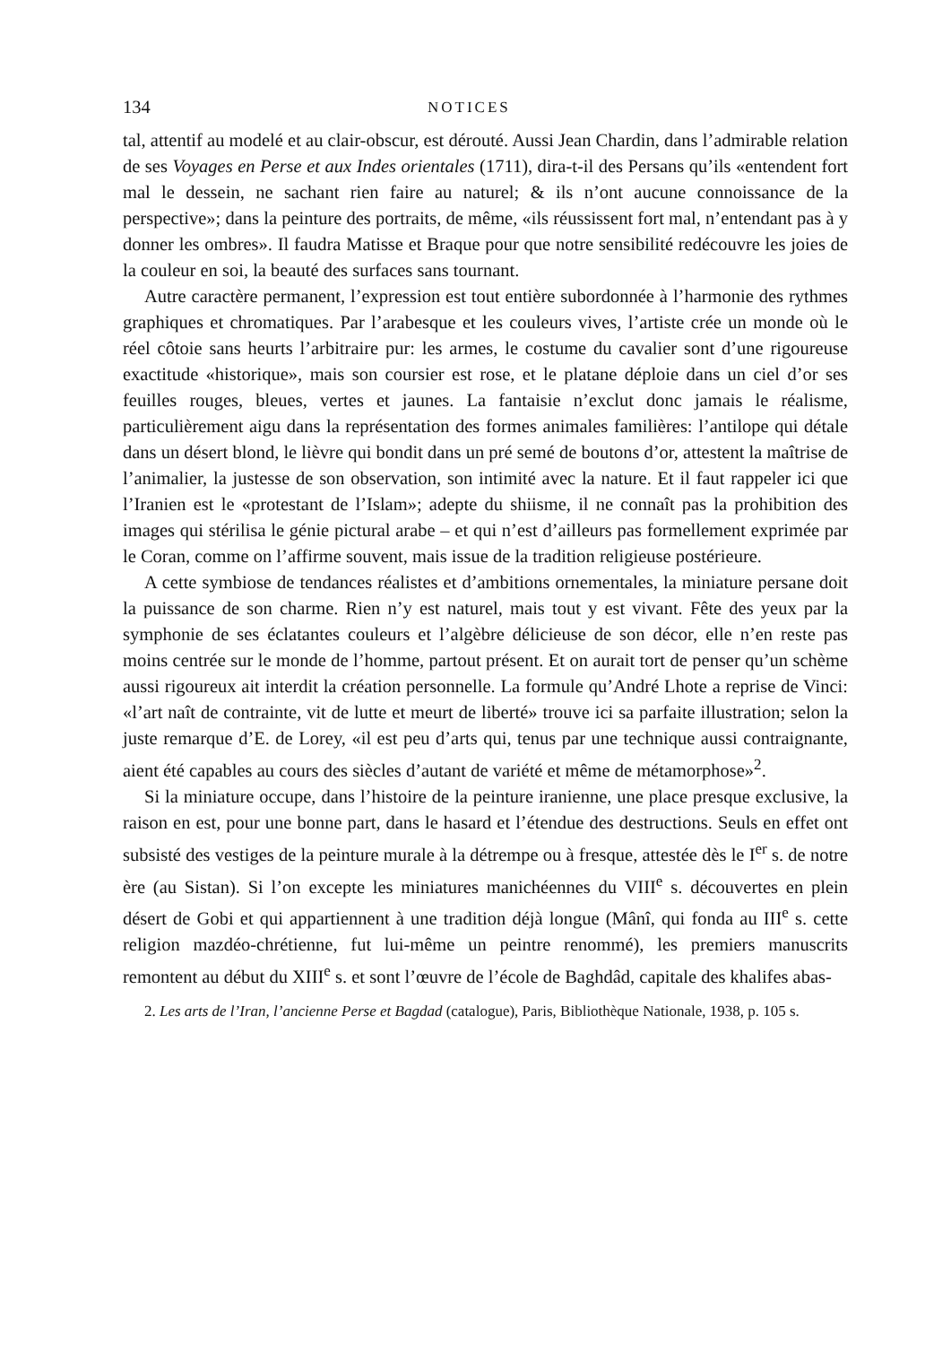134 NOTICES
tal, attentif au modelé et au clair-obscur, est dérouté. Aussi Jean Chardin, dans l’admirable relation de ses Voyages en Perse et aux Indes orientales (1711), dira-t-il des Persans qu’ils «entendent fort mal le dessein, ne sachant rien faire au naturel; & ils n’ont aucune connoissance de la perspective»; dans la peinture des portraits, de même, «ils réussissent fort mal, n’entendant pas à y donner les ombres». Il faudra Matisse et Braque pour que notre sensibilité redécouvre les joies de la couleur en soi, la beauté des surfaces sans tournant.
Autre caractère permanent, l’expression est tout entière subordonnée à l’harmonie des rythmes graphiques et chromatiques. Par l’arabesque et les couleurs vives, l’artiste crée un monde où le réel côtoie sans heurts l’arbitraire pur: les armes, le costume du cavalier sont d’une rigoureuse exactitude «historique», mais son coursier est rose, et le platane déploie dans un ciel d’or ses feuilles rouges, bleues, vertes et jaunes. La fantaisie n’exclut donc jamais le réalisme, particulièrement aigu dans la représentation des formes animales familières: l’antilope qui détale dans un désert blond, le lièvre qui bondit dans un pré semé de boutons d’or, attestent la maîtrise de l’animalier, la justesse de son observation, son intimité avec la nature. Et il faut rappeler ici que l’Iranien est le «protestant de l’Islam»; adepte du shiisme, il ne connaît pas la prohibition des images qui stérilisa le génie pictural arabe – et qui n’est d’ailleurs pas formellement exprimée par le Coran, comme on l’affirme souvent, mais issue de la tradition religieuse postérieure.
A cette symbiose de tendances réalistes et d’ambitions ornementales, la miniature persane doit la puissance de son charme. Rien n’y est naturel, mais tout y est vivant. Fête des yeux par la symphonie de ses éclatantes couleurs et l’algèbre délicieuse de son décor, elle n’en reste pas moins centrée sur le monde de l’homme, partout présent. Et on aurait tort de penser qu’un schème aussi rigoureux ait interdit la création personnelle. La formule qu’André Lhote a reprise de Vinci: «l’art naît de contrainte, vit de lutte et meurt de liberté» trouve ici sa parfaite illustration; selon la juste remarque d’E. de Lorey, «il est peu d’arts qui, tenus par une technique aussi contraignante, aient été capables au cours des siècles d’autant de variété et même de métamorphose»<sup>2</sup>.
Si la miniature occupe, dans l’histoire de la peinture iranienne, une place presque exclusive, la raison en est, pour une bonne part, dans le hasard et l’étendue des destructions. Seuls en effet ont subsisté des vestiges de la peinture murale à la détrempe ou à fresque, attestée dès le I<sup>er</sup> s. de notre ère (au Sistan). Si l’on excepte les miniatures manichéennes du VIII<sup>e</sup> s. découvertes en plein désert de Gobi et qui appartiennent à une tradition déjà longue (Mânî, qui fonda au III<sup>e</sup> s. cette religion mazdéo-chrétienne, fut lui-même un peintre renommé), les premiers manuscrits remontent au début du XIII<sup>e</sup> s. et sont l’œuvre de l’école de Baghdâd, capitale des khalifes abas-
2. Les arts de l’Iran, l’ancienne Perse et Bagdad (catalogue), Paris, Bibliothèque Nationale, 1938, p. 105 s.